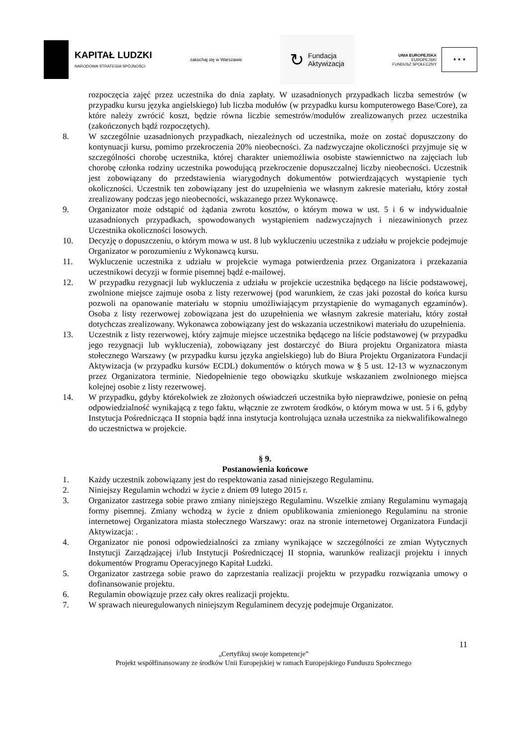KAPITAŁ LUDZKI
NARODOWA STRATEGIA SPÓJNOŚCI
zakochaj się w Warszawie
↻ Fundacja
Aktywizacja
UNIA EUROPEJSKA
EUROPEJSKI
FUNDUSZ SPOŁECZNY
★ ★ ★
rozpoczęcia zajęć przez uczestnika do dnia zapłaty. W uzasadnionych przypadkach liczba semestrów (w przypadku kursu języka angielskiego) lub liczba modułów (w przypadku kursu komputerowego Base/Core), za które należy zwrócić koszt, będzie równa liczbie semestrów/modułów zrealizowanych przez uczestnika (zakończonych bądź rozpoczętych).
8. W szczególnie uzasadnionych przypadkach, niezależnych od uczestnika, może on zostać dopuszczony do kontynuacji kursu, pomimo przekroczenia 20% nieobecności. Za nadzwyczajne okoliczności przyjmuje się w szczególności chorobę uczestnika, której charakter uniemożliwia osobiste stawiennictwo na zajęciach lub chorobę członka rodziny uczestnika powodującą przekroczenie dopuszczalnej liczby nieobecności. Uczestnik jest zobowiązany do przedstawienia wiarygodnych dokumentów potwierdzających wystąpienie tych okoliczności. Uczestnik ten zobowiązany jest do uzupełnienia we własnym zakresie materiału, który został zrealizowany podczas jego nieobecności, wskazanego przez Wykonawcę.
9. Organizator może odstąpić od żądania zwrotu kosztów, o którym mowa w ust. 5 i 6 w indywidualnie uzasadnionych przypadkach, spowodowanych wystąpieniem nadzwyczajnych i niezawinionych przez Uczestnika okoliczności losowych.
10. Decyzję o dopuszczeniu, o którym mowa w ust. 8 lub wykluczeniu uczestnika z udziału w projekcie podejmuje Organizator w porozumieniu z Wykonawcą kursu.
11. Wykluczenie uczestnika z udziału w projekcie wymaga potwierdzenia przez Organizatora i przekazania uczestnikowi decyzji w formie pisemnej bądź e-mailowej.
12. W przypadku rezygnacji lub wykluczenia z udziału w projekcie uczestnika będącego na liście podstawowej, zwolnione miejsce zajmuje osoba z listy rezerwowej (pod warunkiem, że czas jaki pozostał do końca kursu pozwoli na opanowanie materiału w stopniu umożliwiającym przystąpienie do wymaganych egzaminów). Osoba z listy rezerwowej zobowiązana jest do uzupełnienia we własnym zakresie materiału, który został dotychczas zrealizowany. Wykonawca zobowiązany jest do wskazania uczestnikowi materiału do uzupełnienia.
13. Uczestnik z listy rezerwowej, który zajmuje miejsce uczestnika będącego na liście podstawowej (w przypadku jego rezygnacji lub wykluczenia), zobowiązany jest dostarczyć do Biura projektu Organizatora miasta stołecznego Warszawy (w przypadku kursu języka angielskiego) lub do Biura Projektu Organizatora Fundacji Aktywizacja (w przypadku kursów ECDL) dokumentów o których mowa w § 5 ust. 12-13 w wyznaczonym przez Organizatora terminie. Niedopełnienie tego obowiązku skutkuje wskazaniem zwolnionego miejsca kolejnej osobie z listy rezerwowej.
14. W przypadku, gdyby którekolwiek ze złożonych oświadczeń uczestnika było nieprawdziwe, poniesie on pełną odpowiedzialność wynikającą z tego faktu, włącznie ze zwrotem środków, o którym mowa w ust. 5 i 6, gdyby Instytucja Pośrednicząca II stopnia bądź inna instytucja kontrolująca uznała uczestnika za niekwalifikowalnego do uczestnictwa w projekcie.
§ 9.
Postanowienia końcowe
1. Każdy uczestnik zobowiązany jest do respektowania zasad niniejszego Regulaminu.
2. Niniejszy Regulamin wchodzi w życie z dniem 09 lutego 2015 r.
3. Organizator zastrzega sobie prawo zmiany niniejszego Regulaminu. Wszelkie zmiany Regulaminu wymagają formy pisemnej. Zmiany wchodzą w życie z dniem opublikowania zmienionego Regulaminu na stronie internetowej Organizatora miasta stołecznego Warszawy: oraz na stronie internetowej Organizatora Fundacji Aktywizacja: .
4. Organizator nie ponosi odpowiedzialności za zmiany wynikające w szczególności ze zmian Wytycznych Instytucji Zarządzającej i/lub Instytucji Pośredniczącej II stopnia, warunków realizacji projektu i innych dokumentów Programu Operacyjnego Kapitał Ludzki.
5. Organizator zastrzega sobie prawo do zaprzestania realizacji projektu w przypadku rozwiązania umowy o dofinansowanie projektu.
6. Regulamin obowiązuje przez cały okres realizacji projektu.
7. W sprawach nieuregulowanych niniejszym Regulaminem decyzję podejmuje Organizator.
11
„Certyfikuj swoje kompetencje”
Projekt współfinansowany ze środków Unii Europejskiej w ramach Europejskiego Funduszu Społecznego